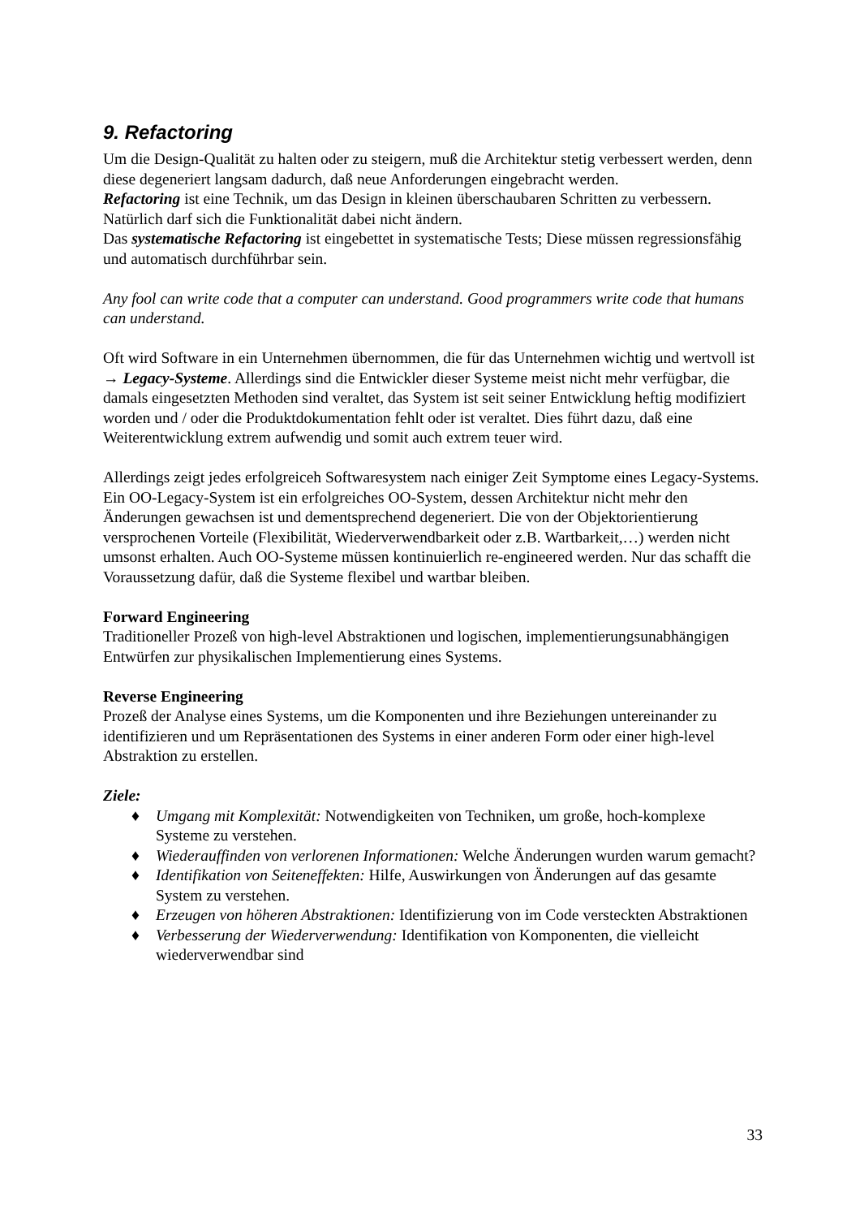9. Refactoring
Um die Design-Qualität zu halten oder zu steigern, muß die Architektur stetig verbessert werden, denn diese degeneriert langsam dadurch, daß neue Anforderungen eingebracht werden.
Refactoring ist eine Technik, um das Design in kleinen überschaubaren Schritten zu verbessern. Natürlich darf sich die Funktionalität dabei nicht ändern.
Das systematische Refactoring ist eingebettet in systematische Tests; Diese müssen regressionsfähig und automatisch durchführbar sein.
Any fool can write code that a computer can understand. Good programmers write code that humans can understand.
Oft wird Software in ein Unternehmen übernommen, die für das Unternehmen wichtig und wertvoll ist → Legacy-Systeme. Allerdings sind die Entwickler dieser Systeme meist nicht mehr verfügbar, die damals eingesetzten Methoden sind veraltet, das System ist seit seiner Entwicklung heftig modifiziert worden und / oder die Produktdokumentation fehlt oder ist veraltet. Dies führt dazu, daß eine Weiterentwicklung extrem aufwendig und somit auch extrem teuer wird.
Allerdings zeigt jedes erfolgreiceh Softwaresystem nach einiger Zeit Symptome eines Legacy-Systems. Ein OO-Legacy-System ist ein erfolgreiches OO-System, dessen Architektur nicht mehr den Änderungen gewachsen ist und dementsprechend degeneriert. Die von der Objektorientierung versprochenen Vorteile (Flexibilität, Wiederverwendbarkeit oder z.B. Wartbarkeit,…) werden nicht umsonst erhalten. Auch OO-Systeme müssen kontinuierlich re-engineered werden. Nur das schafft die Voraussetzung dafür, daß die Systeme flexibel und wartbar bleiben.
Forward Engineering
Traditioneller Prozeß von high-level Abstraktionen und logischen, implementierungsunabhängigen Entwürfen zur physikalischen Implementierung eines Systems.
Reverse Engineering
Prozeß der Analyse eines Systems, um die Komponenten und ihre Beziehungen untereinander zu identifizieren und um Repräsentationen des Systems in einer anderen Form oder einer high-level Abstraktion zu erstellen.
Ziele:
♦ Umgang mit Komplexität: Notwendigkeiten von Techniken, um große, hoch-komplexe Systeme zu verstehen.
♦ Wiederauffinden von verlorenen Informationen: Welche Änderungen wurden warum gemacht?
♦ Identifikation von Seiteneffekten: Hilfe, Auswirkungen von Änderungen auf das gesamte System zu verstehen.
♦ Erzeugen von höheren Abstraktionen: Identifizierung von im Code versteckten Abstraktionen
♦ Verbesserung der Wiederverwendung: Identifikation von Komponenten, die vielleicht wiederverwendbar sind
33